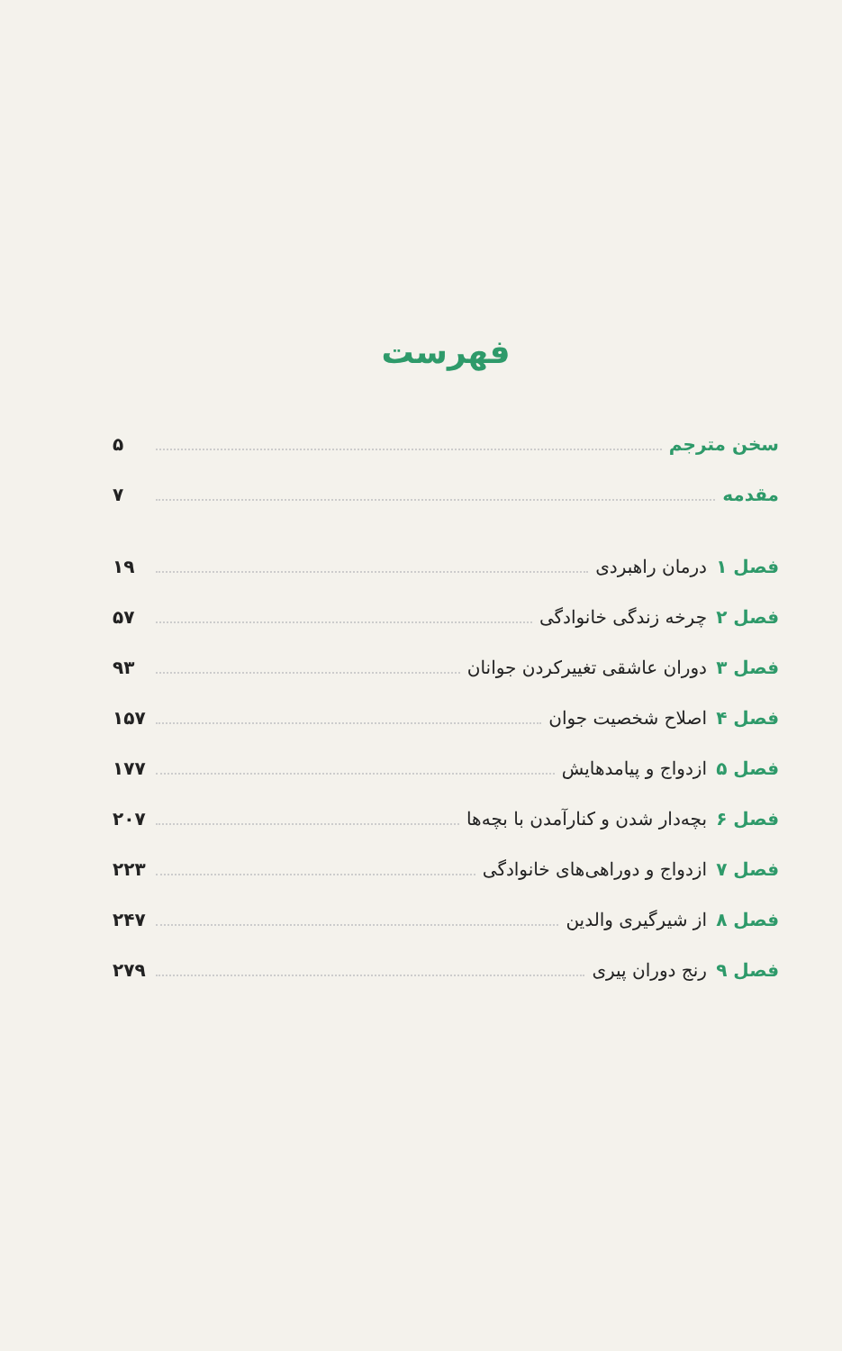فهرست
سخن مترجم ۵
مقدمه ۷
فصل ۱ درمان راهبردی ۱۹
فصل ۲ چرخه زندگی خانوادگی ۵۷
فصل ۳ دوران عاشقی تغییرکردن جوانان ۹۳
فصل ۴ اصلاح شخصیت جوان ۱۵۷
فصل ۵ ازدواج و پیامدهایش ۱۷۷
فصل ۶ بچه‌دار شدن و کنارآمدن با بچه‌ها ۲۰۷
فصل ۷ ازدواج و دوراهی‌های خانوادگی ۲۲۳
فصل ۸ از شیرگیری والدین ۲۴۷
فصل ۹ رنج دوران پیری ۲۷۹